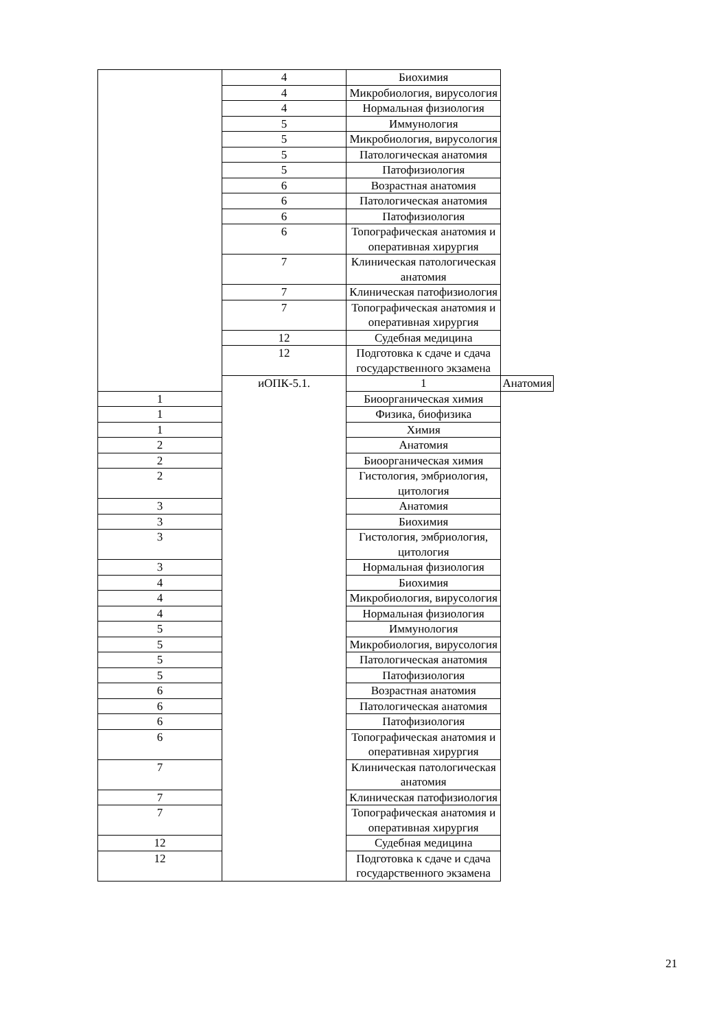| | 4 | Биохимия | |
| | 4 | Микробиология, вирусология | |
| | 4 | Нормальная физиология | |
| | 5 | Иммунология | |
| | 5 | Микробиология, вирусология | |
| | 5 | Патологическая анатомия | |
| | 5 | Патофизиология | |
| | 6 | Возрастная анатомия | |
| | 6 | Патологическая анатомия | |
| | 6 | Патофизиология | |
| | 6 | Топографическая анатомия и оперативная хирургия | |
| | 7 | Клиническая патологическая анатомия | |
| | 7 | Клиническая патофизиология | |
| | 7 | Топографическая анатомия и оперативная хирургия | |
| | 12 | Судебная медицина | |
| | 12 | Подготовка к сдаче и сдача государственного экзамена | |
| | иОПК-5.1. | 1 | Анатомия |
| 1 | | Биоорганическая химия | |
| 1 | | Физика, биофизика | |
| 1 | | Химия | |
| 2 | | Анатомия | |
| 2 | | Биоорганическая химия | |
| 2 | | Гистология, эмбриология, цитология | |
| 3 | | Анатомия | |
| 3 | | Биохимия | |
| 3 | | Гистология, эмбриология, цитология | |
| 3 | | Нормальная физиология | |
| 4 | | Биохимия | |
| 4 | | Микробиология, вирусология | |
| 4 | | Нормальная физиология | |
| 5 | | Иммунология | |
| 5 | | Микробиология, вирусология | |
| 5 | | Патологическая анатомия | |
| 5 | | Патофизиология | |
| 6 | | Возрастная анатомия | |
| 6 | | Патологическая анатомия | |
| 6 | | Патофизиология | |
| 6 | | Топографическая анатомия и оперативная хирургия | |
| 7 | | Клиническая патологическая анатомия | |
| 7 | | Клиническая патофизиология | |
| 7 | | Топографическая анатомия и оперативная хирургия | |
| 12 | | Судебная медицина | |
| 12 | | Подготовка к сдаче и сдача государственного экзамена | |
21